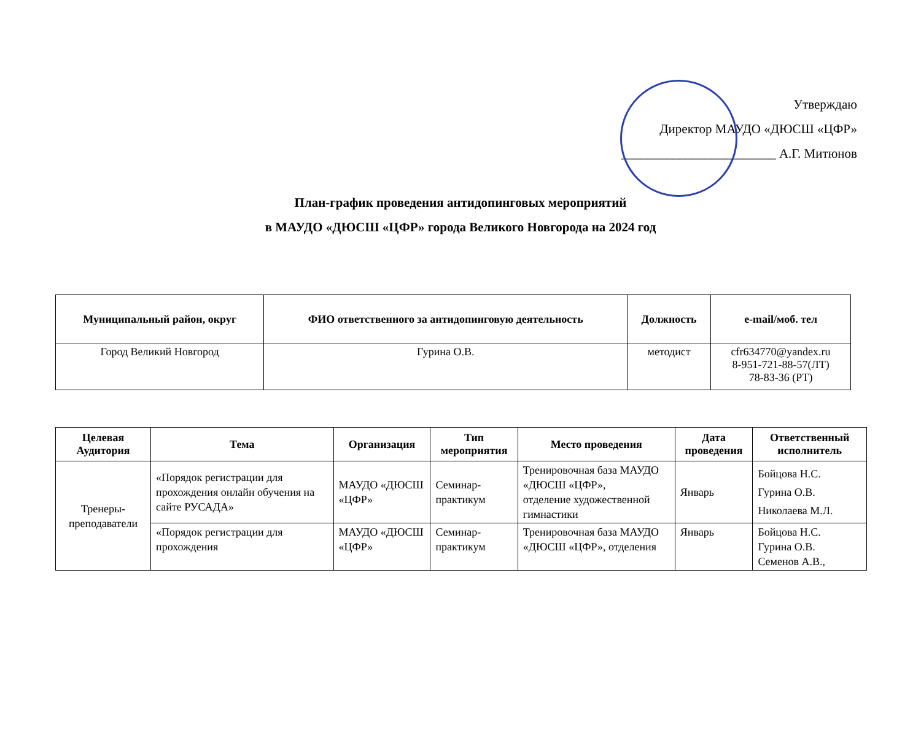Утверждаю
Директор МАУДО «ДЮСШ «ЦФР»
________________________ А.Г. Митюнов
План-график проведения антидопинговых мероприятий
в МАУДО «ДЮСШ «ЦФР» города Великого Новгорода на 2024 год
| Муниципальный район, округ | ФИО ответственного за антидопинговую деятельность | Должность | e-mail/моб. тел |
| --- | --- | --- | --- |
| Город Великий Новгород | Гурина О.В. | методист | cfr634770@yandex.ru 8-951-721-88-57(ЛТ) 78-83-36 (РТ) |
| Целевая Аудитория | Тема | Организация | Тип мероприятия | Место проведения | Дата проведения | Ответственный исполнитель |
| --- | --- | --- | --- | --- | --- | --- |
| Тренеры-преподаватели | «Порядок регистрации для прохождения онлайн обучения на сайте РУСАДА» | МАУДО «ДЮСШ «ЦФР» | Семинар-практикум | Тренировочная база МАУДО «ДЮСШ «ЦФР», отделение художественной гимнастики | Январь | Бойцова Н.С. Гурина О.В. Николаева М.Л. |
| | «Порядок регистрации для прохождения | МАУДО «ДЮСШ «ЦФР» | Семинар-практикум | Тренировочная база МАУДО «ДЮСШ «ЦФР», отделения | Январь | Бойцова Н.С. Гурина О.В. Семенов А.В., |